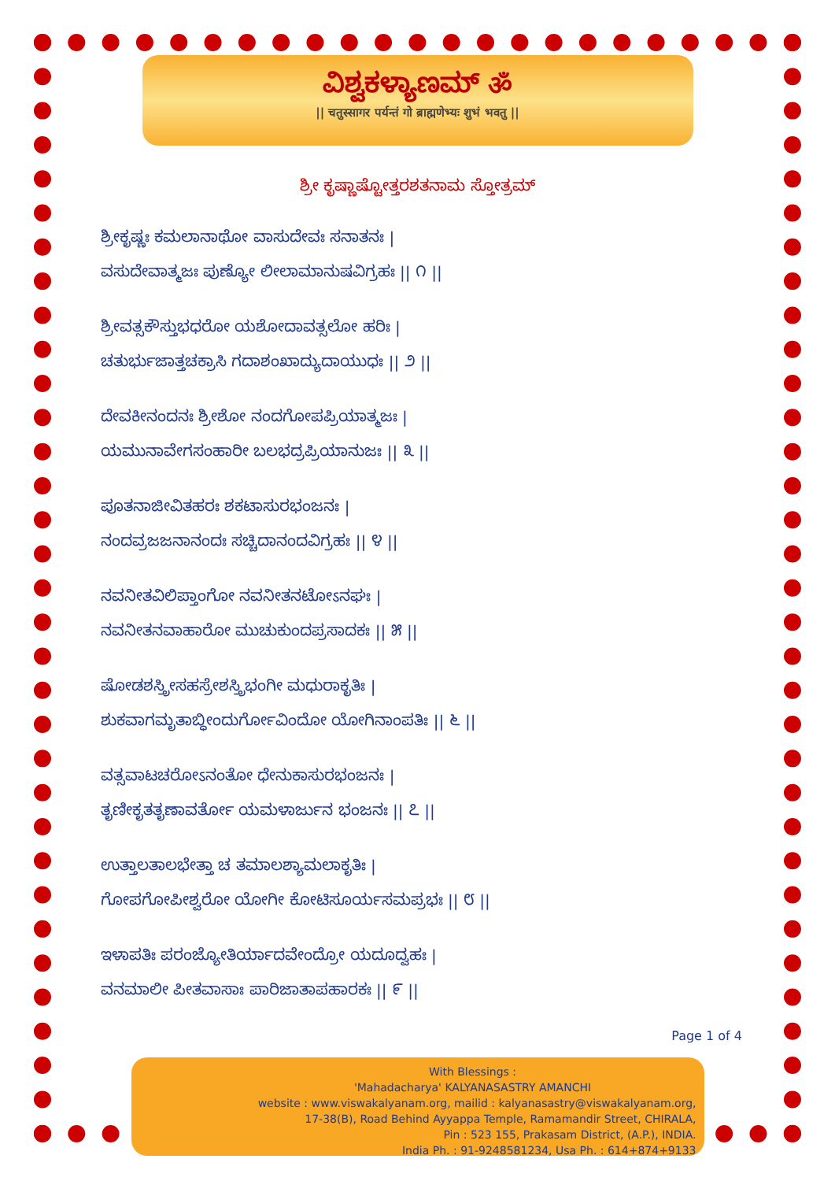ವಿಶ್ವಕಳ್ಯಾಣಮ್ ॐ
|| चतुस्सागर पर्यन्तं गो ब्राह्मणेभ्यः शुभं भवतु ||
ಶ್ರೀ ಕೃಷ್ಣಾಷ್ಟೋತ್ತರಶತನಾಮ ಸ್ತೋತ್ರಮ್
ಶ್ರೀಕೃಷ್ಣಃ ಕಮಲಾನಾಥೋ ವಾಸುದೇವಃ ಸನಾತನಃ |
ವಸುದೇವಾತ್ಮಜಃ ಪುಣ್ಯೋ ಲೀಲಾಮಾನುಷವಿಗ್ರಹಃ || ೧ ||
ಶ್ರೀವತ್ಸಕೌಸ್ತುಭಧರೋ ಯಶೋದಾವತ್ಸಲೋ ಹರಿಃ |
ಚತುರ್ಭುಜಾತ್ತಚಕ್ರಾಸಿ ಗದಾಶಂಖಾದ್ಯುದಾಯುಧಃ || ೨ ||
ದೇವಕೀನಂದನಃ ಶ್ರೀಶೋ ನಂದಗೋಪಪ್ರಿಯಾತ್ಮಜಃ |
ಯಮುನಾವೇಗಸಂಹಾರೀ ಬಲಭದ್ರಪ್ರಿಯಾನುಜಃ || ೩ ||
ಪೂತನಾಜೀವಿತಹರಃ ಶಕಟಾಸುರಭಂಜನಃ |
ನಂದವ್ರಜಜನಾನಂದಃ ಸಚ್ಚಿದಾನಂದವಿಗ್ರಹಃ || ೪ ||
ನವನೀತವಿಲಿಪ್ತಾಂಗೋ ನವನೀತನಟೋऽನಘಃ |
ನವನೀತನವಾಹಾರೋ ಮುಚುಕುಂದಪ್ರಸಾದಕಃ || ೫ ||
ಷೋಡಶಸ್ತ್ರೀಸಹಸ್ರೇಶಸ್ತ್ರಿಭಂಗೀ ಮಧುರಾಕೃತಿಃ |
ಶುಕವಾಗಮೃತಾಬ್ಧೀಂದುರ್ಗೋವಿಂದೋ ಯೋಗಿನಾಂಪತಿಃ || ೬ ||
ವತ್ಸವಾಟಚರೋऽನಂತೋ ಧೇನುಕಾಸುರಭಂಜನಃ |
ತೃಣೀಕೃತತೃಣಾವರ್ತೋ ಯಮಳಾರ್ಜುನ ಭಂಜನಃ || ೭ ||
ಉತ್ತಾಲತಾಲಭೇತ್ತಾ ಚ ತಮಾಲಶ್ಯಾಮಲಾಕೃತಿಃ |
ಗೋಪಗೋಪೀಶ್ವರೋ ಯೋಗೀ ಕೋಟಿಸೂರ್ಯಸಮಪ್ರಭಃ || ೮ ||
ಇಳಾಪತಿಃ ಪರಂಜ್ಯೋತಿರ್ಯಾದವೇಂದ್ರೋ ಯದೂದ್ವಹಃ |
ವನಮಾಲೀ ಪೀತವಾಸಾಃ ಪಾರಿಜಾತಾಪಹಾರಕಃ || ೯ ||
Page 1 of 4
With Blessings :
'Mahadacharya' KALYANASASTRY AMANCHI
website : www.viswakalyanam.org, mailid : kalyanasastry@viswakalyanam.org,
17-38(B), Road Behind Ayyappa Temple, Ramamandir Street, CHIRALA,
Pin : 523 155, Prakasam District, (A.P.), INDIA.
India Ph. : 91-9248581234, Usa Ph. : 614+874+9133